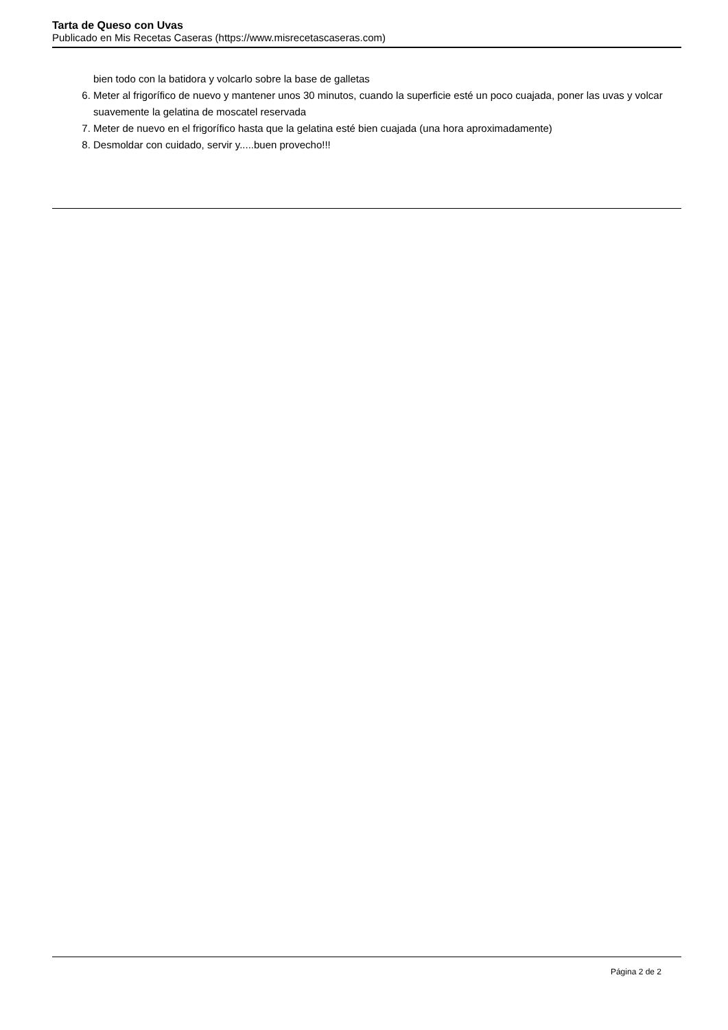Tarta de Queso con Uvas
Publicado en Mis Recetas Caseras (https://www.misrecetascaseras.com)
bien todo con la batidora y volcarlo sobre la base de galletas
6. Meter al frigorífico de nuevo y mantener unos 30 minutos, cuando la superficie esté un poco cuajada, poner las uvas y volcar suavemente la gelatina de moscatel reservada
7. Meter de nuevo en el frigorífico hasta que la gelatina esté bien cuajada (una hora aproximadamente)
8. Desmoldar con cuidado, servir y.....buen provecho!!!
Página 2 de 2